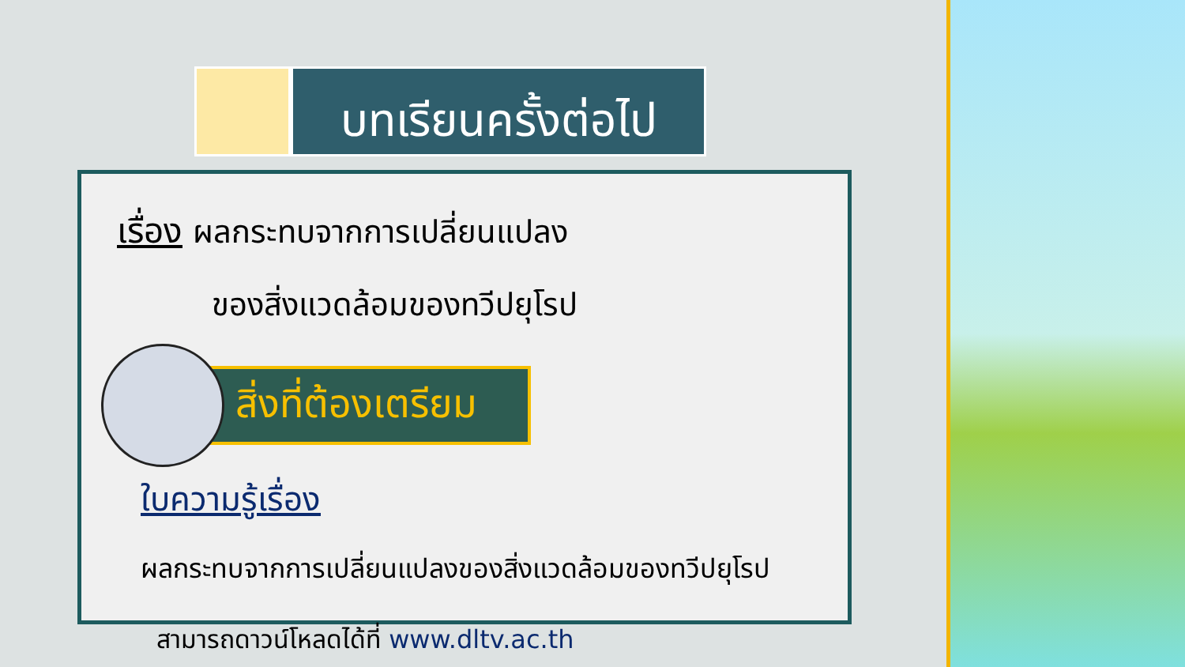บทเรียนครั้งต่อไป
เรื่อง ผลกระทบจากการเปลี่ยนแปลง
ของสิ่งแวดล้อมของทวีปยุโรป
สิ่งที่ต้องเตรียม
ใบความรู้เรื่อง
ผลกระทบจากการเปลี่ยนแปลงของสิ่งแวดล้อมของทวีปยุโรป
สามารถดาวน์โหลดได้ที่ www.dltv.ac.th